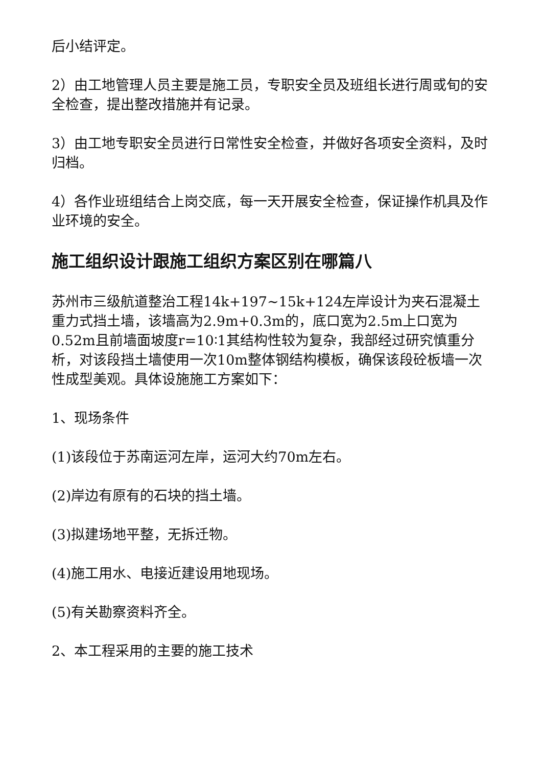后小结评定。
2）由工地管理人员主要是施工员，专职安全员及班组长进行周或旬的安全检查，提出整改措施并有记录。
3）由工地专职安全员进行日常性安全检查，并做好各项安全资料，及时归档。
4）各作业班组结合上岗交底，每一天开展安全检查，保证操作机具及作业环境的安全。
施工组织设计跟施工组织方案区别在哪篇八
苏州市三级航道整治工程14k+197~15k+124左岸设计为夹石混凝土重力式挡土墙，该墙高为2.9m+0.3m的，底口宽为2.5m上口宽为0.52m且前墙面坡度r=10∶1其结构性较为复杂，我部经过研究慎重分析，对该段挡土墙使用一次10m整体钢结构模板，确保该段砼板墙一次性成型美观。具体设施施工方案如下：
1、现场条件
(1)该段位于苏南运河左岸，运河大约70m左右。
(2)岸边有原有的石块的挡土墙。
(3)拟建场地平整，无拆迁物。
(4)施工用水、电接近建设用地现场。
(5)有关勘察资料齐全。
2、本工程采用的主要的施工技术